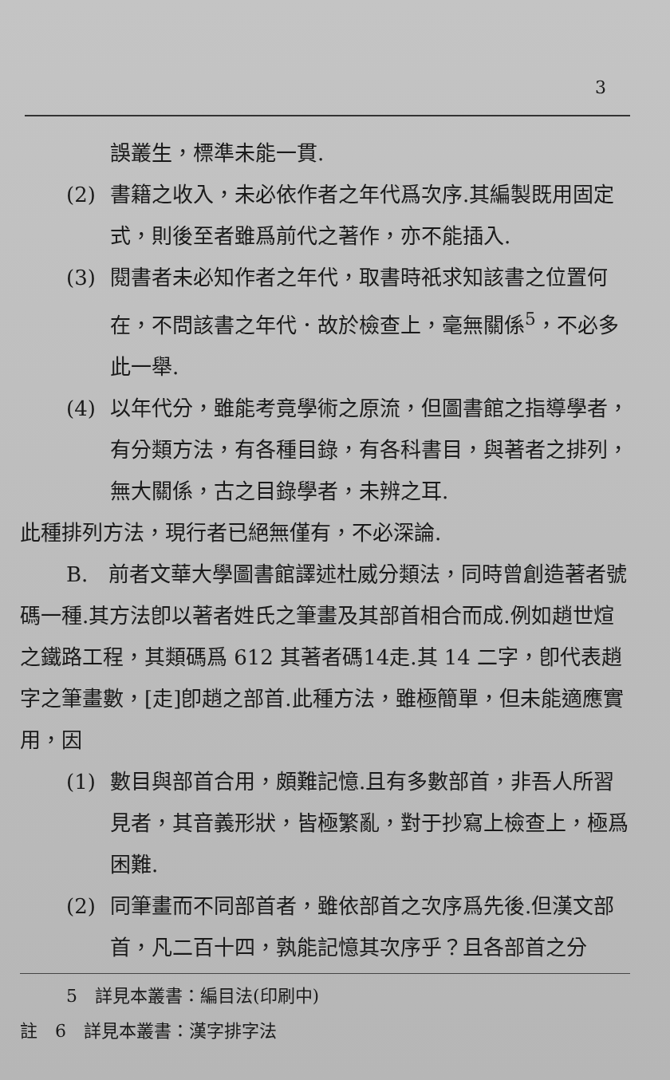3
誤叢生，標準未能一貫.
(2) 書籍之收入，未必依作者之年代爲次序.其編製既用固定式，則後至者雖爲前代之著作，亦不能插入.
(3) 閱書者未必知作者之年代，取書時祇求知該書之位置何在，不問該書之年代．故於檢查上，毫無關係<sup>5</sup>，不必多此一舉.
(4) 以年代分，雖能考竟學術之原流，但圖書館之指導學者，有分類方法，有各種目錄，有各科書目，與著者之排列，無大關係，古之目錄學者，未辨之耳.
此種排列方法，現行者已絕無僅有，不必深論.
B.　前者文華大學圖書館譯述杜威分類法，同時曾創造著者號碼一種.其方法卽以著者姓氏之筆畫及其部首相合而成.例如趙世煊之鐵路工程，其類碼爲 612 其著者碼14走.其 14 二字，卽代表趙字之筆畫數，[走]卽趙之部首.此種方法，雖極簡單，但未能適應實用，因
(1) 數目與部首合用，頗難記憶.且有多數部首，非吾人所習見者，其音義形狀，皆極繁亂，對于抄寫上檢查上，極爲困難.
(2) 同筆畫而不同部首者，雖依部首之次序爲先後.但漢文部首，凡二百十四，孰能記憶其次序乎？且各部首之分
5　詳見本叢書：編目法(印刷中)
註　6　詳見本叢書：漢字排字法